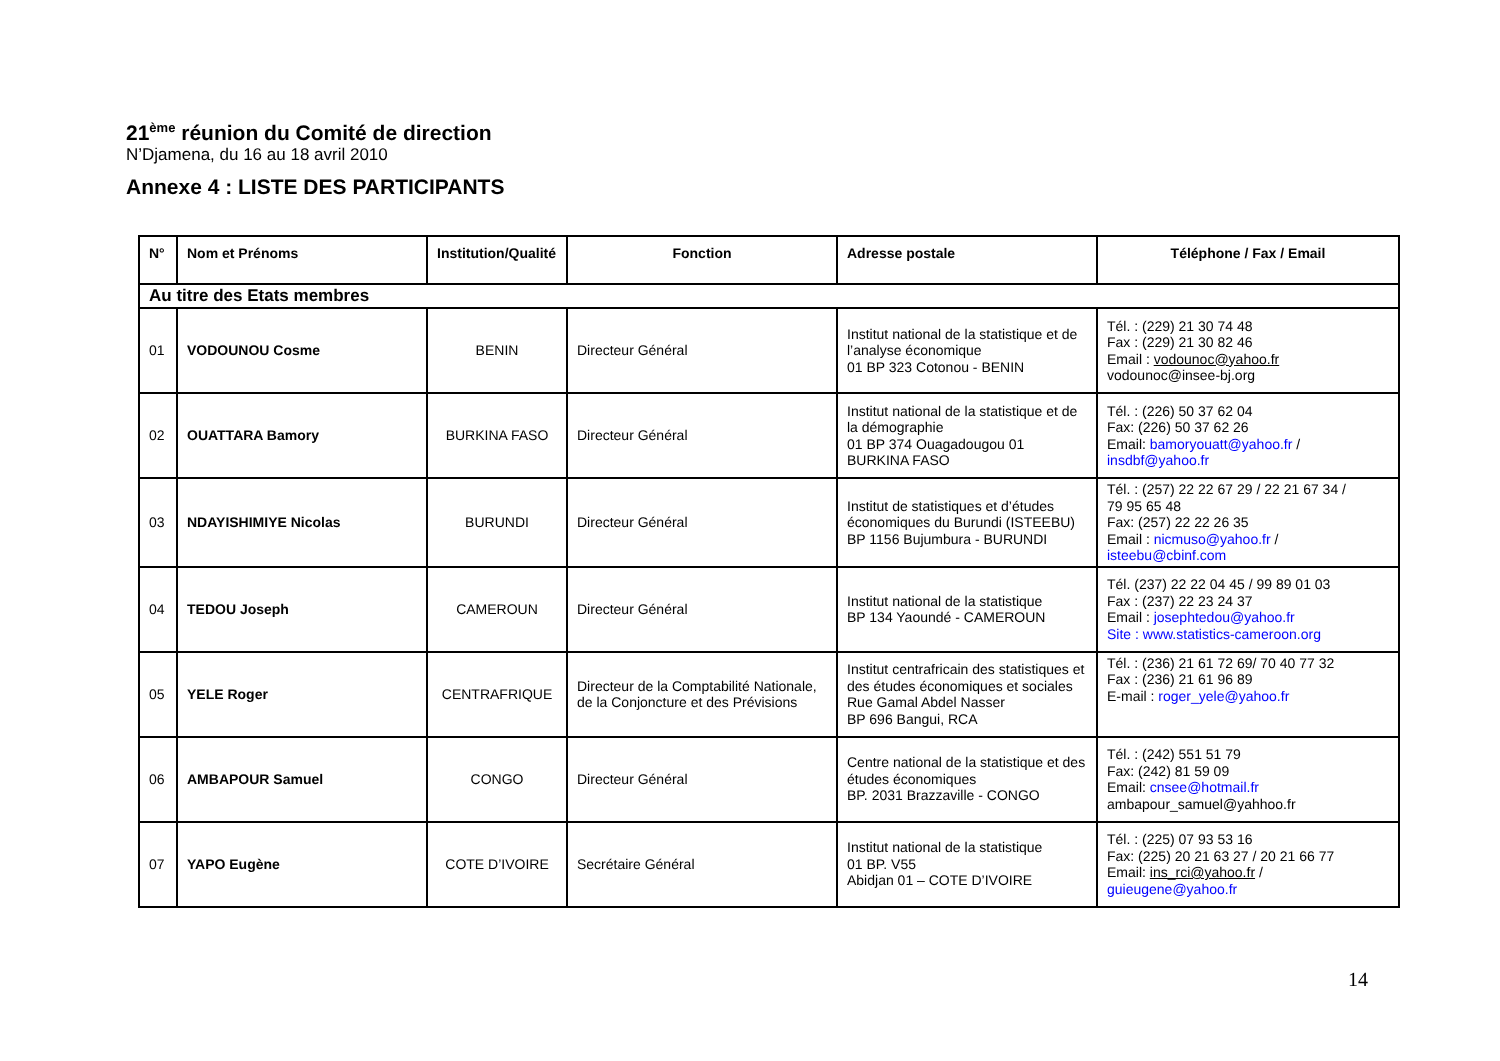21<sup>ème</sup> réunion du Comité de direction
N’Djamena, du 16 au 18 avril 2010
Annexe 4 : LISTE DES PARTICIPANTS
| N° | Nom et Prénoms | Institution/Qualité | Fonction | Adresse postale | Téléphone / Fax / Email |
| --- | --- | --- | --- | --- | --- |
| Au titre des Etats membres | | | | | |
| 01 | VODOUNOU Cosme | BENIN | Directeur Général | Institut national de la statistique et de l’analyse économique 01 BP 323 Cotonou - BENIN | Tél. : (229) 21 30 74 48 Fax : (229) 21 30 82 46 Email : vodounoc@yahoo.fr vodounoc@insee-bj.org |
| 02 | OUATTARA Bamory | BURKINA FASO | Directeur Général | Institut national de la statistique et de la démographie 01 BP 374 Ouagadougou 01 BURKINA FASO | Tél. : (226) 50 37 62 04 Fax: (226) 50 37 62 26 Email: bamoryouatt@yahoo.fr / insdbf@yahoo.fr |
| 03 | NDAYISHIMIYE Nicolas | BURUNDI | Directeur Général | Institut de statistiques et d’études économiques du Burundi (ISTEEBU) BP 1156 Bujumbura - BURUNDI | Tél. : (257) 22 22 67 29 / 22 21 67 34 / 79 95 65 48 Fax: (257) 22 22 26 35 Email : nicmuso@yahoo.fr / isteebu@cbinf.com |
| 04 | TEDOU Joseph | CAMEROUN | Directeur Général | Institut national de la statistique BP 134 Yaoundé - CAMEROUN | Tél. (237) 22 22 04 45 / 99 89 01 03 Fax : (237) 22 23 24 37 Email : josephtedou@yahoo.fr Site : www.statistics-cameroon.org |
| 05 | YELE Roger | CENTRAFRIQUE | Directeur de la Comptabilité Nationale, de la Conjoncture et des Prévisions | Institut centrafricain des statistiques et des études économiques et sociales Rue Gamal Abdel Nasser BP 696 Bangui, RCA | Tél. : (236) 21 61 72 69/ 70 40 77 32 Fax : (236) 21 61 96 89 E-mail : roger_yele@yahoo.fr |
| 06 | AMBAPOUR Samuel | CONGO | Directeur Général | Centre national de la statistique et des études économiques BP. 2031 Brazzaville - CONGO | Tél. : (242) 551 51 79 Fax: (242) 81 59 09 Email: cnsee@hotmail.fr ambapour_samuel@yahhoo.fr |
| 07 | YAPO Eugène | COTE D’IVOIRE | Secrétaire Général | Institut national de la statistique 01 BP. V55 Abidjan 01 – COTE D’IVOIRE | Tél. : (225) 07 93 53 16 Fax: (225) 20 21 63 27 / 20 21 66 77 Email: ins_rci@yahoo.fr / guieugene@yahoo.fr |
14